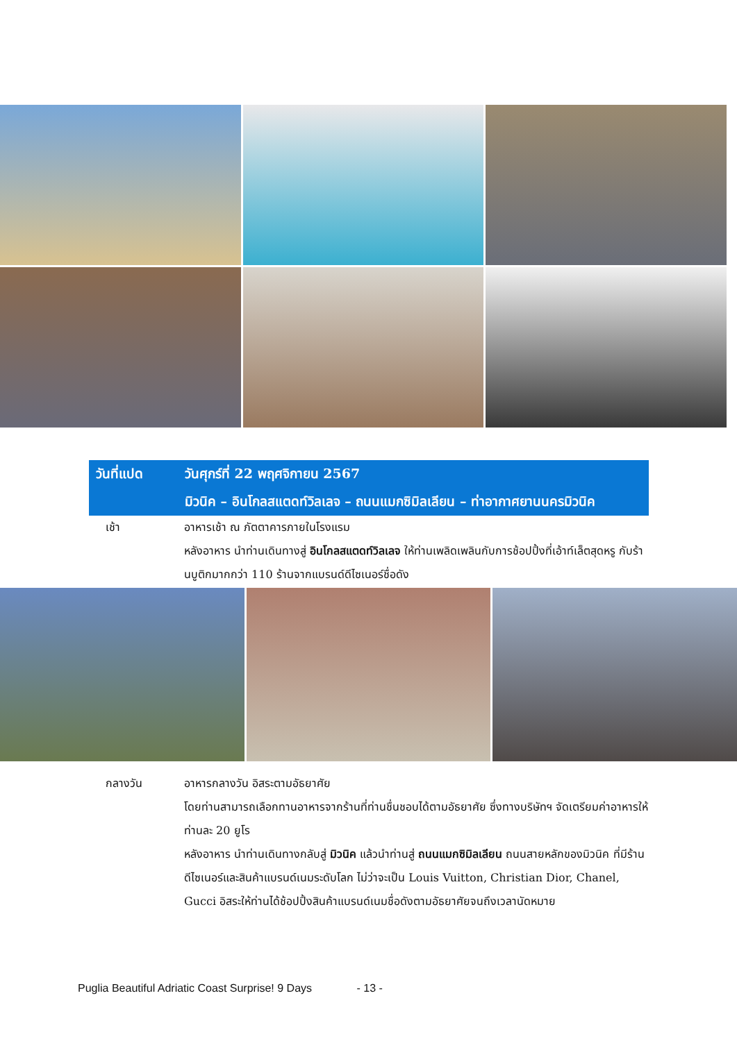วันที่แปด วันศุกร์ที่ 22 พฤศจิกายน 2567
มิวนิค – อินโกลสแตดท์วิลเลจ – ถนนแมกซิมิลเลียน – ท่าอากาศยานนครมิวนิค
เช้า อาหารเช้า ณ ภัตตาคารภายในโรงแรม
หลังอาหาร นำท่านเดินทางสู่ อินโกลสแตดท์วิลเลจ ให้ท่านเพลิดเพลินกับการช้อปปิ้งที่เอ้าท์เล็ตสุดหรู กับร้านบูติกมากกว่า 110 ร้านจากแบรนด์ดีไซเนอร์ชื่อดัง
กลางวัน อาหารกลางวัน อิสระตามอัธยาศัย
โดยท่านสามารถเลือกทานอาหารจากร้านที่ท่านชื่นชอบได้ตามอัธยาศัย ซึ่งทางบริษัทฯ จัดเตรียมค่าอาหารให้ท่านละ 20 ยูโร
หลังอาหาร นำท่านเดินทางกลับสู่ มิวนิค แล้วนำท่านสู่ ถนนแมกซิมิลเลียน ถนนสายหลักของมิวนิค ที่มีร้านดีไซเนอร์และสินค้าแบรนด์เนมระดับโลก ไม่ว่าจะเป็น Louis Vuitton, Christian Dior, Chanel, Gucci อิสระให้ท่านได้ช้อปปิ้งสินค้าแบรนด์เนมชื่อดังตามอัธยาศัยจนถึงเวลานัดหมาย
Puglia Beautiful Adriatic Coast Surprise! 9 Days - 13 -